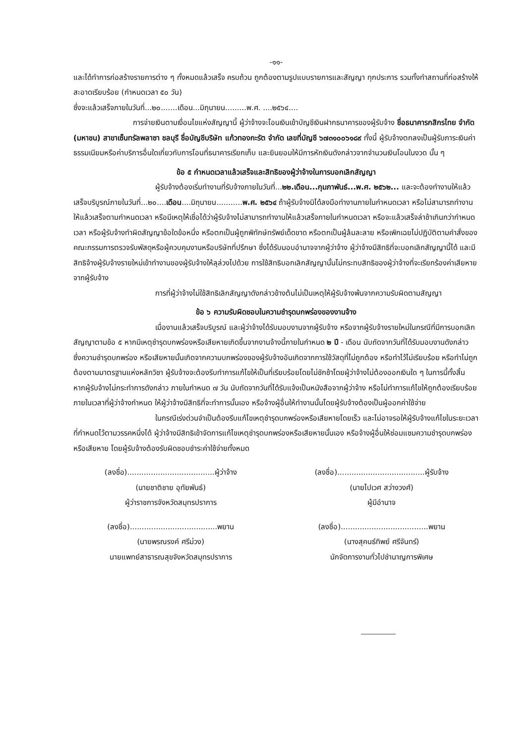-๑๑-
และได้ทำการก่อสร้างรายการต่าง ๆ ทั้งหมดแล้วเสร็จ ครบถ้วน ถูกต้องตามรูปแบบรายการและสัญญา ทุกประการ รวมทั้งทำสถานที่ก่อสร้างให้สะอาดเรียบร้อย (กำหนดเวลา ๕๐ วัน)
ซึ่งจะแล้วเสร็จภายในวันที่...๒๐.......เดือน...มิถุนายน.........พ.ศ. ....๒๕๖๔....
การจ่ายเงินตามเงื่อนไขแห่งสัญญานี้ ผู้ว่าจ้างจะโอนเงินเข้าบัญชีเงินฝากธนาคารของผู้รับจ้าง ชื่อธนาคารกสิกรไทย จำกัด (มหาชน) สาขาเซ็นทรัลพลาซา ชลบุรี ชื่อบัญชีบริษัท แก้วทองกะรัต จำกัด เลขที่บัญชี ๖๗๓๑๐๐๖๑๘๙ ทั้งนี้ ผู้รับจ้างตกลงเป็นผู้รับภาระเงินค่าธรรมเนียมหรือค่าบริการอื่นใดเกี่ยวกับการโอนที่ธนาคารเรียกเก็บ และยินยอมให้มีการหักเงินดังกล่าวจากจำนวนเงินโอนในงวด นั้น ๆ
ข้อ ๕ กำหนดเวลาแล้วเสร็จและสิทธิของผู้ว่าจ้างในการบอกเลิกสัญญา
ผู้รับจ้างต้องเริ่มทำงานที่รับจ้างภายในวันที่...๒๒.เดือน...กุมภาพันธ์...พ.ศ. ๒๕๖๒... และจะต้องทำงานให้แล้วเสร็จบริบูรณ์ภายในวันที่...๒๐....เดือน....มิถุนายน...........พ.ศ. ๒๕๖๔ ถ้าผู้รับจ้างมิได้ลงมือทำงานภายในกำหนดเวลา หรือไม่สามารถทำงานให้แล้วเสร็จตามกำหนดเวลา หรือมีเหตุให้เชื่อได้ว่าผู้รับจ้างไม่สามารถทำงานให้แล้วเสร็จภายในกำหนดเวลา หรือจะแล้วเสร็จล่าช้าเกินกว่ากำหนดเวลา หรือผู้รับจ้างทำผิดสัญญาข้อใดข้อหนึ่ง หรือตกเป็นผู้ถูกพิทักษ์ทรัพย์เด็ดขาด หรือตกเป็นผู้ล้มละลาย หรือเพิกเฉยไม่ปฏิบัติตามคำสั่งของคณะกรรมการตรวจรับพัสดุหรือผู้ควบคุมงานหรือบริษัทที่ปรึกษา ซึ่งได้รับมอบอำนาจจากผู้ว่าจ้าง ผู้ว่าจ้างมีสิทธิที่จะบอกเลิกสัญญานี้ได้ และมีสิทธิจ้างผู้รับจ้างรายใหม่เข้าทำงานของผู้รับจ้างให้ลุล่วงไปด้วย การใช้สิทธิบอกเลิกสัญญานั้นไม่กระทบสิทธิของผู้ว่าจ้างที่จะเรียกร้องค่าเสียหายจากผู้รับจ้าง
การที่ผู้ว่าจ้างไม่ใช้สิทธิเลิกสัญญาดังกล่าวข้างต้นไม่เป็นเหตุให้ผู้รับจ้างพ้นจากความรับผิดตามสัญญา
ข้อ ๖ ความรับผิดชอบในความชำรุดบกพร่องของงานจ้าง
เมื่องานแล้วเสร็จบริบูรณ์ และผู้ว่าจ้างได้รับมอบงานจากผู้รับจ้าง หรือจากผู้รับจ้างรายใหม่ในกรณีที่มีการบอกเลิกสัญญาตามข้อ ๕ หากมีเหตุชำรุดบกพร่องหรือเสียหายเกิดขึ้นจากงานจ้างนี้ภายในกำหนด ๒ ปี - เดือน นับถัดจากวันที่ได้รับมอบงานดังกล่าว ซึ่งความชำรุดบกพร่อง หรือเสียหายนั้นเกิดจากความบกพร่องของผู้รับจ้างอันเกิดจากการใช้วัสดุที่ไม่ถูกต้อง หรือทำไว้ไม่เรียบร้อย หรือทำไม่ถูกต้องตามมาตรฐานแห่งหลักวิชา ผู้รับจ้างจะต้องรีบทำการแก้ไขให้เป็นที่เรียบร้อยโดยไม่ชักช้าโดยผู้ว่าจ้างไม่ต้องออกเงินใด ๆ ในการนี้ทั้งสิ้น หากผู้รับจ้างไม่กระทำการดังกล่าว ภายในกำหนด ๗ วัน นับถัดจากวันที่ได้รับแจ้งเป็นหนังสือจากผู้ว่าจ้าง หรือไม่ทำการแก้ไขให้ถูกต้องเรียบร้อยภายในเวลาที่ผู้ว่าจ้างกำหนด ให้ผู้ว่าจ้างมีสิทธิที่จะทำการนั้นเอง หรือจ้างผู้อื่นให้ทำงานนั้นโดยผู้รับจ้างต้องเป็นผู้ออกค่าใช้จ่าย
ในกรณีเร่งด่วนจำเป็นต้องรีบแก้ไขเหตุชำรุดบกพร่องหรือเสียหายโดยเร็ว และไม่อาจรอให้ผู้รับจ้างแก้ไขในระยะเวลาที่กำหนดไว้ตามวรรคหนึ่งได้ ผู้ว่าจ้างมีสิทธิเข้าจัดการแก้ไขเหตุชำรุดบกพร่องหรือเสียหายนั้นเอง หรือจ้างผู้อื่นให้ซ่อมแซมความชำรุดบกพร่องหรือเสียหาย โดยผู้รับจ้างต้องรับผิดชอบชำระค่าใช้จ่ายทั้งหมด
(ลงชื่อ).....................................ผู้ว่าจ้าง
(นายชาติชาย อุทัยพันธ์)
ผู้ว่าราชการจังหวัดสมุทรปราการ
(ลงชื่อ).....................................ผู้รับจ้าง
(นายไปเวศ สว่างวงศ์)
ผู้มีอำนาจ
(ลงชื่อ).....................................พยาน
(นายพรณรงค์ ศรีม่วง)
นายแพทย์สาธารณสุขจังหวัดสมุทรปราการ
(ลงชื่อ).....................................พยาน
(นางสุคนธ์ทิพย์ ศรีจันทร์)
นักจัดการงานทั่วไปชำนาญการพิเศษ